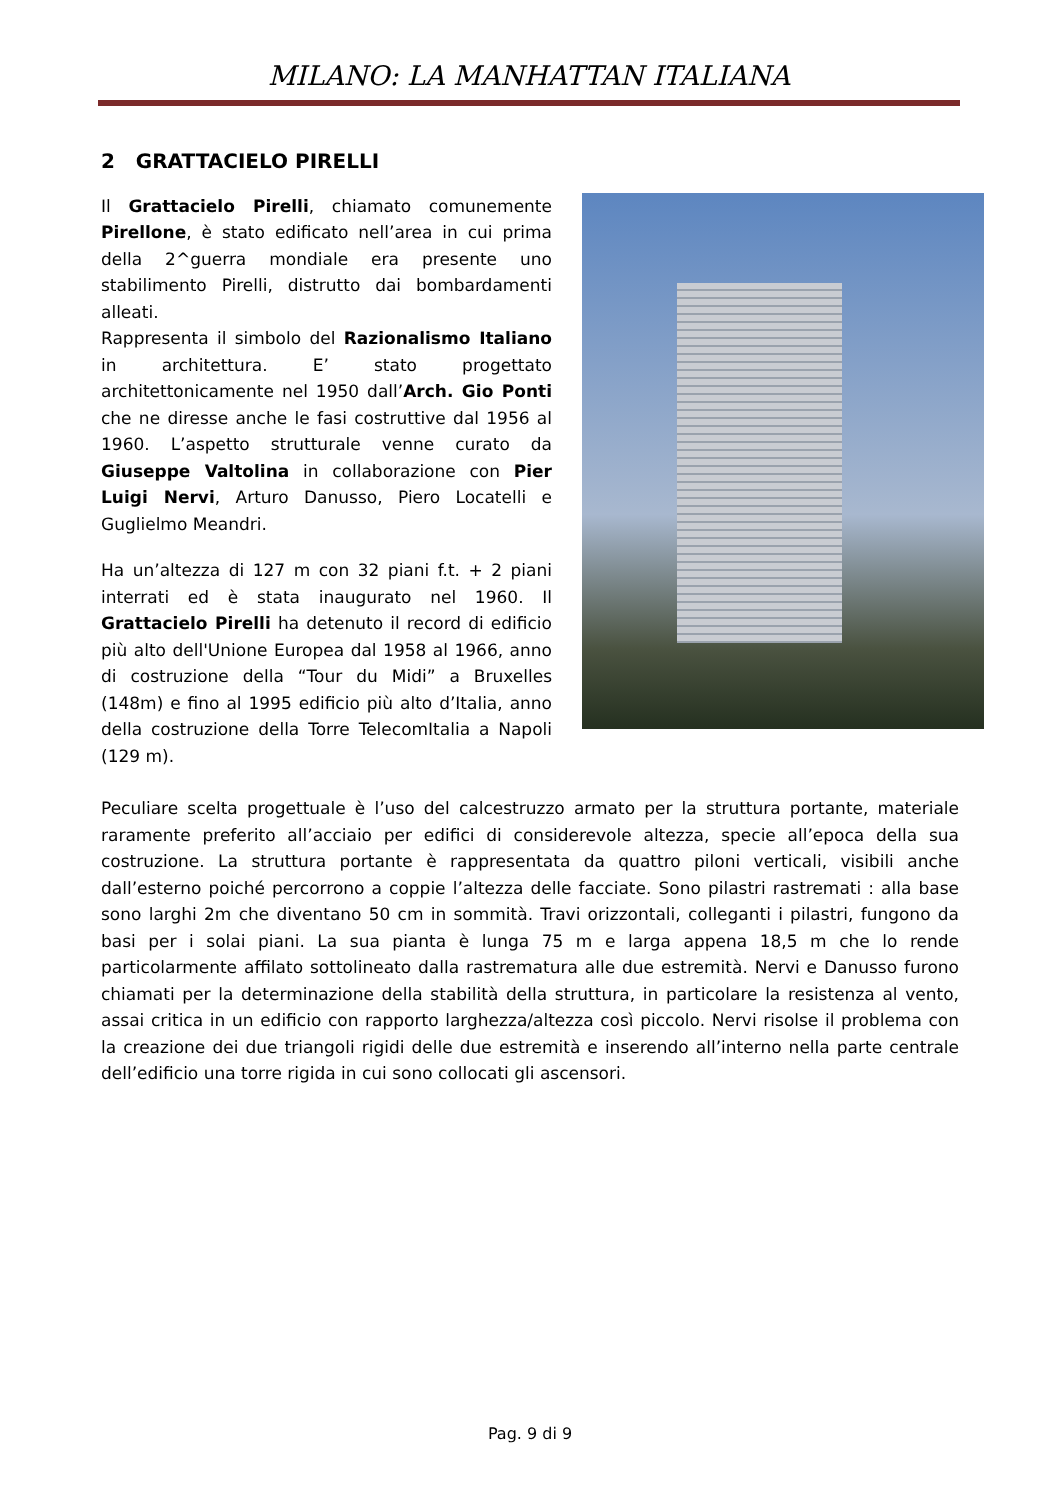MILANO: LA MANHATTAN ITALIANA
2 GRATTACIELO PIRELLI
Il Grattacielo Pirelli, chiamato comunemente Pirellone, è stato edificato nell’area in cui prima della 2^guerra mondiale era presente uno stabilimento Pirelli, distrutto dai bombardamenti alleati.
Rappresenta il simbolo del Razionalismo Italiano in architettura. E’ stato progettato architettonicamente nel 1950 dall’Arch. Gio Ponti che ne diresse anche le fasi costruttive dal 1956 al 1960. L’aspetto strutturale venne curato da Giuseppe Valtolina in collaborazione con Pier Luigi Nervi, Arturo Danusso, Piero Locatelli e Guglielmo Meandri.
Ha un’altezza di 127 m con 32 piani f.t. + 2 piani interrati ed è stata inaugurato nel 1960. Il Grattacielo Pirelli ha detenuto il record di edificio più alto dell'Unione Europea dal 1958 al 1966, anno di costruzione della “Tour du Midi” a Bruxelles (148m) e fino al 1995 edificio più alto d’Italia, anno della costruzione della Torre TelecomItalia a Napoli (129 m).
Peculiare scelta progettuale è l’uso del calcestruzzo armato per la struttura portante, materiale raramente preferito all’acciaio per edifici di considerevole altezza, specie all’epoca della sua costruzione. La struttura portante è rappresentata da quattro piloni verticali, visibili anche dall’esterno poiché percorrono a coppie l’altezza delle facciate. Sono pilastri rastremati : alla base sono larghi 2m che diventano 50 cm in sommità. Travi orizzontali, colleganti i pilastri, fungono da basi per i solai piani. La sua pianta è lunga 75 m e larga appena 18,5 m che lo rende particolarmente affilato sottolineato dalla rastrematura alle due estremità. Nervi e Danusso furono chiamati per la determinazione della stabilità della struttura, in particolare la resistenza al vento, assai critica in un edificio con rapporto larghezza/altezza così piccolo. Nervi risolse il problema con la creazione dei due triangoli rigidi delle due estremità e inserendo all’interno nella parte centrale dell’edificio una torre rigida in cui sono collocati gli ascensori.
Pag. 9 di 9